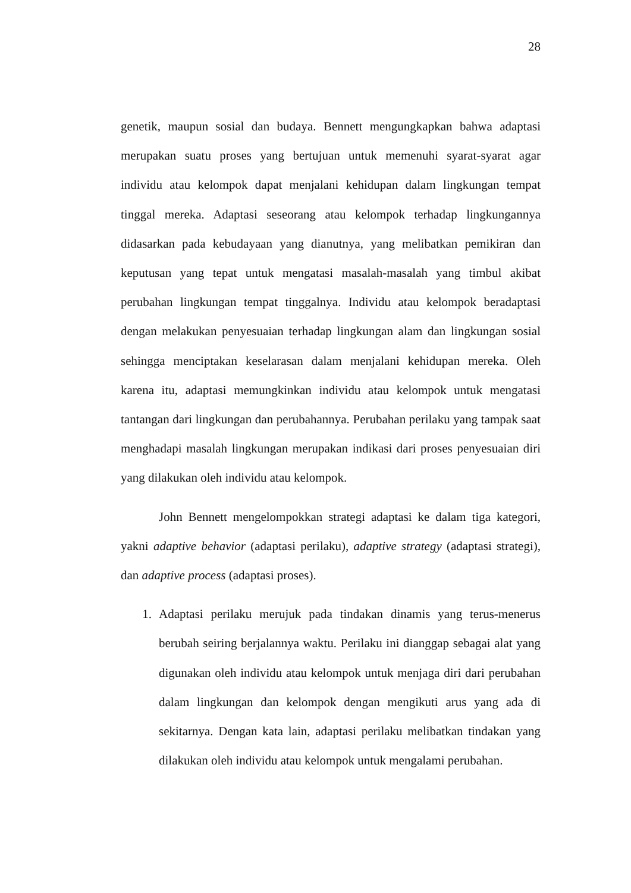28
genetik, maupun sosial dan budaya. Bennett mengungkapkan bahwa adaptasi merupakan suatu proses yang bertujuan untuk memenuhi syarat-syarat agar individu atau kelompok dapat menjalani kehidupan dalam lingkungan tempat tinggal mereka. Adaptasi seseorang atau kelompok terhadap lingkungannya didasarkan pada kebudayaan yang dianutnya, yang melibatkan pemikiran dan keputusan yang tepat untuk mengatasi masalah-masalah yang timbul akibat perubahan lingkungan tempat tinggalnya. Individu atau kelompok beradaptasi dengan melakukan penyesuaian terhadap lingkungan alam dan lingkungan sosial sehingga menciptakan keselarasan dalam menjalani kehidupan mereka. Oleh karena itu, adaptasi memungkinkan individu atau kelompok untuk mengatasi tantangan dari lingkungan dan perubahannya. Perubahan perilaku yang tampak saat menghadapi masalah lingkungan merupakan indikasi dari proses penyesuaian diri yang dilakukan oleh individu atau kelompok.
John Bennett mengelompokkan strategi adaptasi ke dalam tiga kategori, yakni adaptive behavior (adaptasi perilaku), adaptive strategy (adaptasi strategi), dan adaptive process (adaptasi proses).
1. Adaptasi perilaku merujuk pada tindakan dinamis yang terus-menerus berubah seiring berjalannya waktu. Perilaku ini dianggap sebagai alat yang digunakan oleh individu atau kelompok untuk menjaga diri dari perubahan dalam lingkungan dan kelompok dengan mengikuti arus yang ada di sekitarnya. Dengan kata lain, adaptasi perilaku melibatkan tindakan yang dilakukan oleh individu atau kelompok untuk mengalami perubahan.